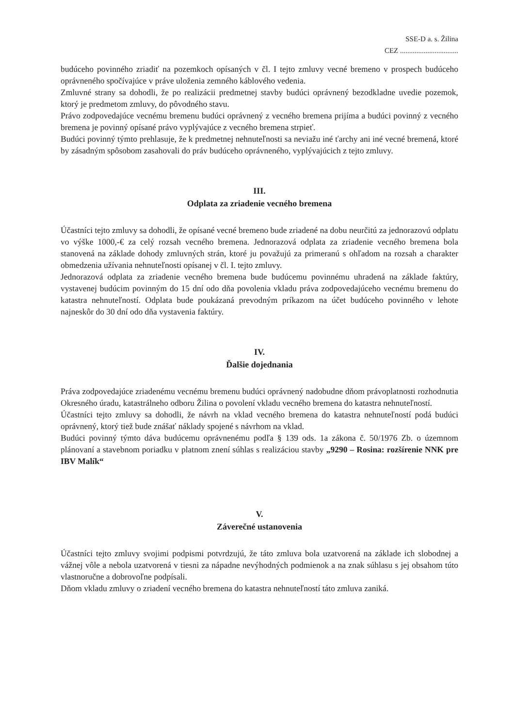SSE-D a. s. Žilina
CEZ ................................
budúceho povinného zriadiť na pozemkoch opísaných v čl. I tejto zmluvy vecné bremeno v prospech budúceho oprávneného spočívajúce v práve uloženia zemného káblového vedenia.
Zmluvné strany sa dohodli, že po realizácii predmetnej stavby budúci oprávnený bezodkladne uvedie pozemok, ktorý je predmetom zmluvy, do pôvodného stavu.
Právo zodpovedajúce vecnému bremenu budúci oprávnený z vecného bremena prijíma a budúci povinný z vecného bremena je povinný opísané právo vyplývajúce z vecného bremena strpieť.
Budúci povinný týmto prehlasuje, že k predmetnej nehnuteľnosti sa neviažu iné ťarchy ani iné vecné bremená, ktoré by zásadným spôsobom zasahovali do práv budúceho oprávneného, vyplývajúcich z tejto zmluvy.
III.
Odplata za zriadenie vecného bremena
Účastníci tejto zmluvy sa dohodli, že opísané vecné bremeno bude zriadené na dobu neurčitú za jednorazovú odplatu vo výške 1000,-€ za celý rozsah vecného bremena. Jednorazová odplata za zriadenie vecného bremena bola stanovená na základe dohody zmluvných strán, ktoré ju považujú za primeranú s ohľadom na rozsah a charakter obmedzenia užívania nehnuteľnosti opísanej v čl. I. tejto zmluvy.
Jednorazová odplata za zriadenie vecného bremena bude budúcemu povinnému uhradená na základe faktúry, vystavenej budúcim povinným do 15 dní odo dňa povolenia vkladu práva zodpovedajúceho vecnému bremenu do katastra nehnuteľností. Odplata bude poukázaná prevodným príkazom na účet budúceho povinného v lehote najneskôr do 30 dní odo dňa vystavenia faktúry.
IV.
Ďalšie dojednania
Práva zodpovedajúce zriadenému vecnému bremenu budúci oprávnený nadobudne dňom právoplatnosti rozhodnutia Okresného úradu, katastrálneho odboru Žilina o povolení vkladu vecného bremena do katastra nehnuteľností.
Účastníci tejto zmluvy sa dohodli, že návrh na vklad vecného bremena do katastra nehnuteľností podá budúci oprávnený, ktorý tiež bude znášať náklady spojené s návrhom na vklad.
Budúci povinný týmto dáva budúcemu oprávnenému podľa § 139 ods. 1a zákona č. 50/1976 Zb. o územnom plánovaní a stavebnom poriadku v platnom znení súhlas s realizáciou stavby „9290 – Rosina: rozšírenie NNK pre IBV Malík“
V.
Záverečné ustanovenia
Účastníci tejto zmluvy svojimi podpismi potvrdzujú, že táto zmluva bola uzatvorená na základe ich slobodnej a vážnej vôle a nebola uzatvorená v tiesni za nápadne nevýhodných podmienok a na znak súhlasu s jej obsahom túto vlastnoručne a dobrovoľne podpísali.
Dňom vkladu zmluvy o zriadení vecného bremena do katastra nehnuteľností táto zmluva zaniká.